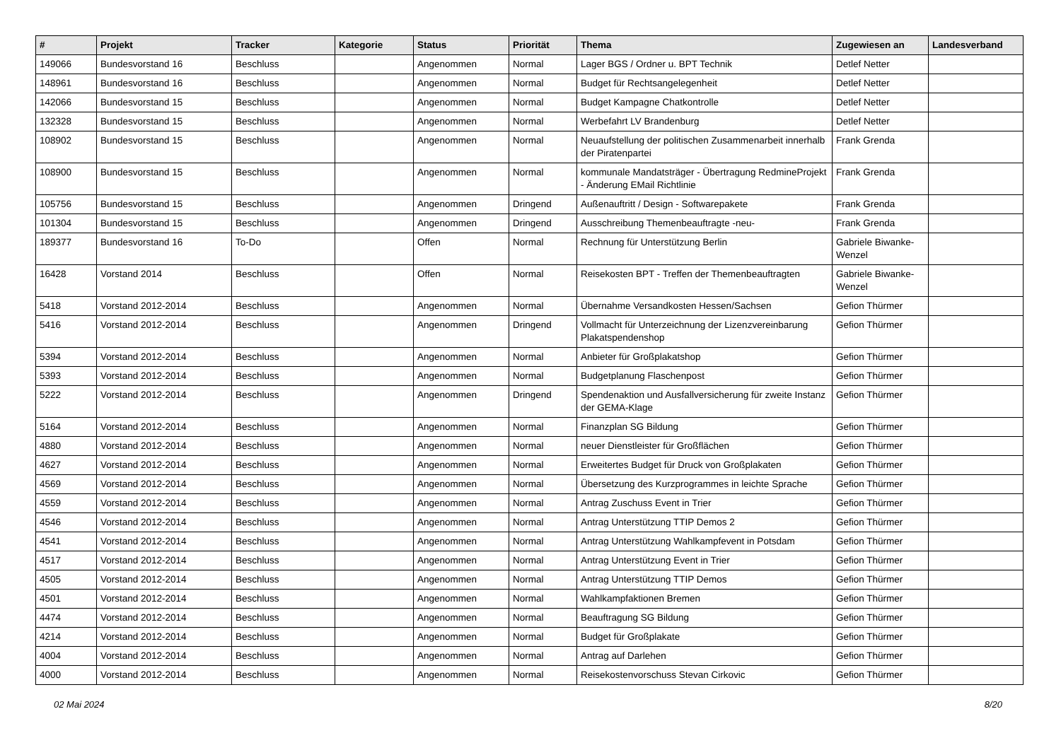| # | Projekt | Tracker | Kategorie | Status | Priorität | Thema | Zugewiesen an | Landesverband |
| --- | --- | --- | --- | --- | --- | --- | --- | --- |
| 149066 | Bundesvorstand 16 | Beschluss | | Angenommen | Normal | Lager BGS / Ordner u. BPT Technik | Detlef Netter | |
| 148961 | Bundesvorstand 16 | Beschluss | | Angenommen | Normal | Budget für Rechtsangelegenheit | Detlef Netter | |
| 142066 | Bundesvorstand 15 | Beschluss | | Angenommen | Normal | Budget Kampagne Chatkontrolle | Detlef Netter | |
| 132328 | Bundesvorstand 15 | Beschluss | | Angenommen | Normal | Werbefahrt LV Brandenburg | Detlef Netter | |
| 108902 | Bundesvorstand 15 | Beschluss | | Angenommen | Normal | Neuaufstellung der politischen Zusammenarbeit innerhalb der Piratenpartei | Frank Grenda | |
| 108900 | Bundesvorstand 15 | Beschluss | | Angenommen | Normal | kommunale Mandatsträger - Übertragung RedmineProjekt - Änderung EMail Richtlinie | Frank Grenda | |
| 105756 | Bundesvorstand 15 | Beschluss | | Angenommen | Dringend | Außenauftritt / Design - Softwarepakete | Frank Grenda | |
| 101304 | Bundesvorstand 15 | Beschluss | | Angenommen | Dringend | Ausschreibung Themenbeauftragte -neu- | Frank Grenda | |
| 189377 | Bundesvorstand 16 | To-Do | | Offen | Normal | Rechnung für Unterstützung Berlin | Gabriele Biwanke-Wenzel | |
| 16428 | Vorstand 2014 | Beschluss | | Offen | Normal | Reisekosten BPT - Treffen der Themenbeauftragten | Gabriele Biwanke-Wenzel | |
| 5418 | Vorstand 2012-2014 | Beschluss | | Angenommen | Normal | Übernahme Versandkosten Hessen/Sachsen | Gefion Thürmer | |
| 5416 | Vorstand 2012-2014 | Beschluss | | Angenommen | Dringend | Vollmacht für Unterzeichnung der Lizenzvereinbarung Plakatspendenshop | Gefion Thürmer | |
| 5394 | Vorstand 2012-2014 | Beschluss | | Angenommen | Normal | Anbieter für Großplakatshop | Gefion Thürmer | |
| 5393 | Vorstand 2012-2014 | Beschluss | | Angenommen | Normal | Budgetplanung Flaschenpost | Gefion Thürmer | |
| 5222 | Vorstand 2012-2014 | Beschluss | | Angenommen | Dringend | Spendenaktion und Ausfallversicherung für zweite Instanz der GEMA-Klage | Gefion Thürmer | |
| 5164 | Vorstand 2012-2014 | Beschluss | | Angenommen | Normal | Finanzplan SG Bildung | Gefion Thürmer | |
| 4880 | Vorstand 2012-2014 | Beschluss | | Angenommen | Normal | neuer Dienstleister für Großflächen | Gefion Thürmer | |
| 4627 | Vorstand 2012-2014 | Beschluss | | Angenommen | Normal | Erweitertes Budget für Druck von Großplakaten | Gefion Thürmer | |
| 4569 | Vorstand 2012-2014 | Beschluss | | Angenommen | Normal | Übersetzung des Kurzprogrammes in leichte Sprache | Gefion Thürmer | |
| 4559 | Vorstand 2012-2014 | Beschluss | | Angenommen | Normal | Antrag Zuschuss Event in Trier | Gefion Thürmer | |
| 4546 | Vorstand 2012-2014 | Beschluss | | Angenommen | Normal | Antrag Unterstützung TTIP Demos 2 | Gefion Thürmer | |
| 4541 | Vorstand 2012-2014 | Beschluss | | Angenommen | Normal | Antrag Unterstützung Wahlkampfevent in Potsdam | Gefion Thürmer | |
| 4517 | Vorstand 2012-2014 | Beschluss | | Angenommen | Normal | Antrag Unterstützung Event in Trier | Gefion Thürmer | |
| 4505 | Vorstand 2012-2014 | Beschluss | | Angenommen | Normal | Antrag Unterstützung TTIP Demos | Gefion Thürmer | |
| 4501 | Vorstand 2012-2014 | Beschluss | | Angenommen | Normal | Wahlkampfaktionen Bremen | Gefion Thürmer | |
| 4474 | Vorstand 2012-2014 | Beschluss | | Angenommen | Normal | Beauftragung SG Bildung | Gefion Thürmer | |
| 4214 | Vorstand 2012-2014 | Beschluss | | Angenommen | Normal | Budget für Großplakate | Gefion Thürmer | |
| 4004 | Vorstand 2012-2014 | Beschluss | | Angenommen | Normal | Antrag auf Darlehen | Gefion Thürmer | |
| 4000 | Vorstand 2012-2014 | Beschluss | | Angenommen | Normal | Reisekostenvorschuss Stevan Cirkovic | Gefion Thürmer | |
02 Mai 2024 8/20